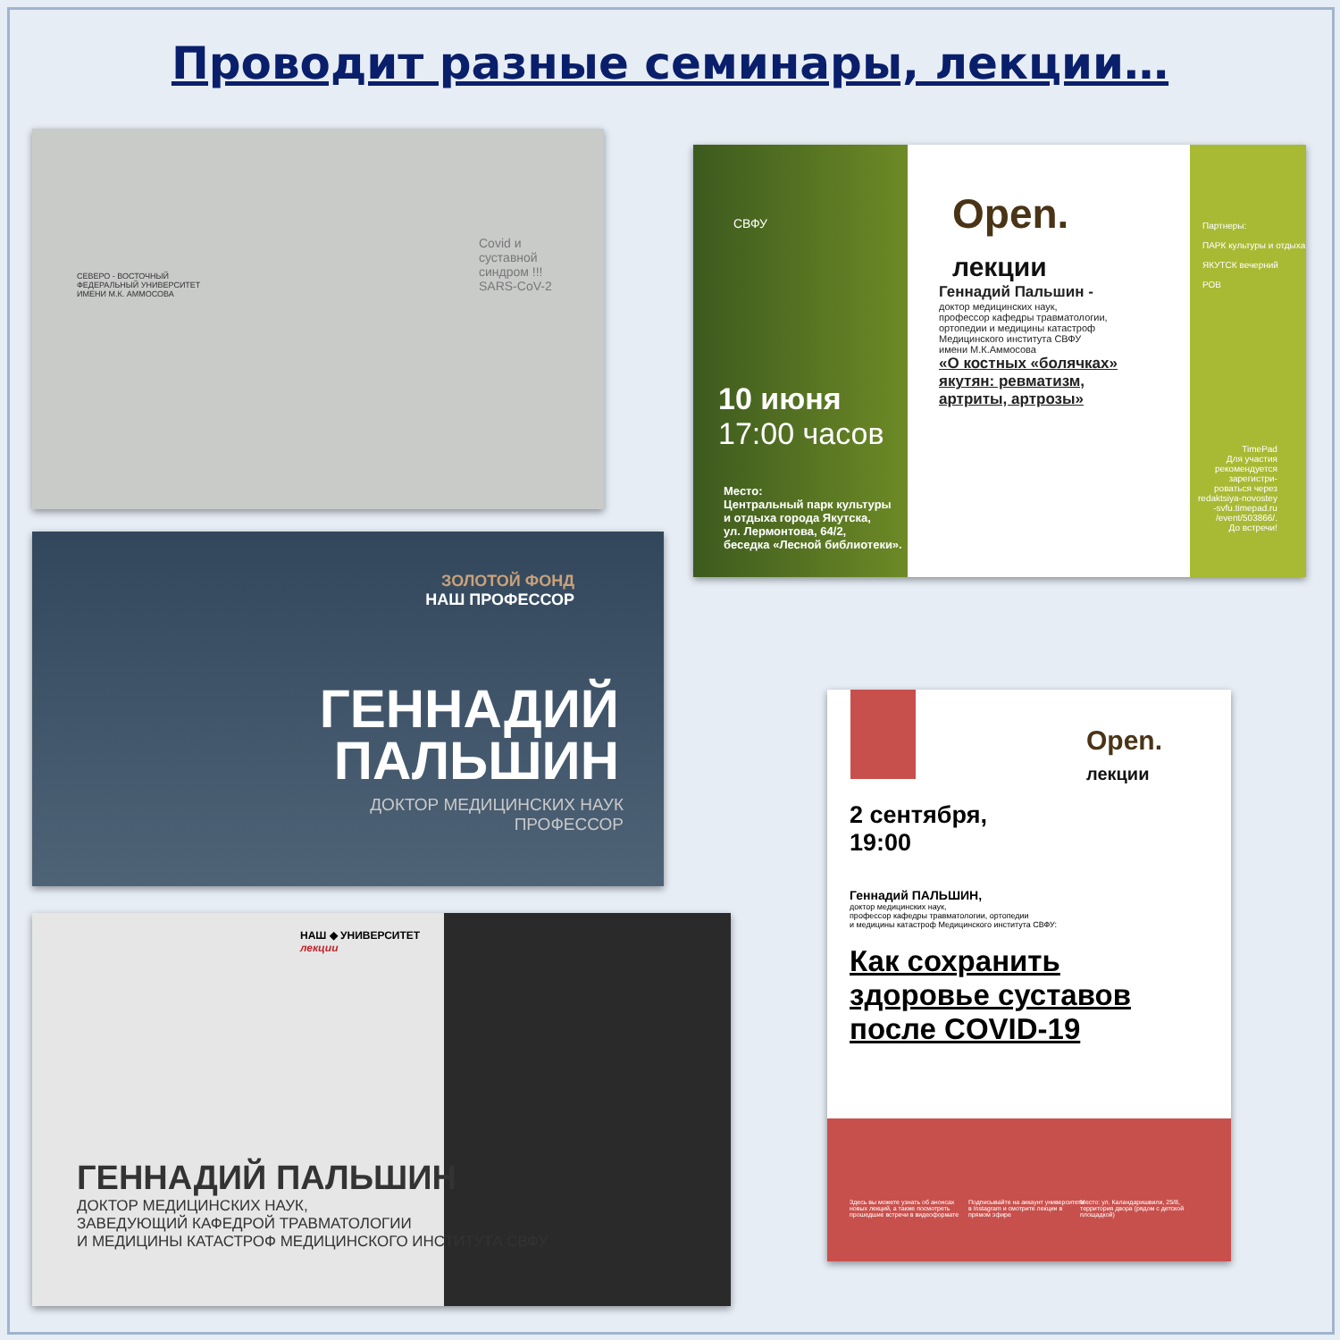Проводит разные семинары, лекции…
СЕВЕРО - ВОСТОЧНЫЙ
ФЕДЕРАЛЬНЫЙ УНИВЕРСИТЕТ
ИМЕНИ М.К. АММОСОВА
Covid и
суставной
синдром !!!
SARS-CoV-2
СВФУ
Open.
лекции
Геннадий Пальшин -
доктор медицинских наук,
профессор кафедры травматологии,
ортопедии и медицины катастроф
Медицинского института СВФУ
имени М.К.Аммосова
«О костных «болячках»
якутян: ревматизм,
артриты, артрозы»
10 июня
17:00 часов
Место:
Центральный парк культуры
и отдыха города Якутска,
ул. Лермонтова, 64/2,
беседка «Лесной библиотеки».
Партнеры:
ПАРК культуры и отдыха
ЯКУТСК вечерний
РОВ
TimePad
Для участия
рекомендуется
зарегистри-
роваться через
redaktsiya-novostey
-svfu.timepad.ru
/event/503866/.
До встречи!
ЗОЛОТОЙ ФОНД
НАШ ПРОФЕССОР
ГЕННАДИЙ
ПАЛЬШИН
ДОКТОР МЕДИЦИНСКИХ НАУК
ПРОФЕССОР
НАШ ◆ УНИВЕРСИТЕТ
лекции
ГЕННАДИЙ ПАЛЬШИН
ДОКТОР МЕДИЦИНСКИХ НАУК,
ЗАВЕДУЮЩИЙ КАФЕДРОЙ ТРАВМАТОЛОГИИ
И МЕДИЦИНЫ КАТАСТРОФ МЕДИЦИНСКОГО ИНСТИТУТА СВФУ
Open.
лекции
2 сентября,
19:00
Геннадий ПАЛЬШИН,
доктор медицинских наук,
профессор кафедры травматологии, ортопедии
и медицины катастроф Медицинского института СВФУ:
Как сохранить
здоровье суставов
после COVID-19
Здесь вы можете узнать об анонсах новых лекций, а также посмотреть прошедшие встречи в видеоформате
Подписывайте на аккаунт университета в Instagram и смотрите лекции в прямом эфире
Место: ул. Каландаришвили, 25/8, территория двора (рядом с детской площадкой)